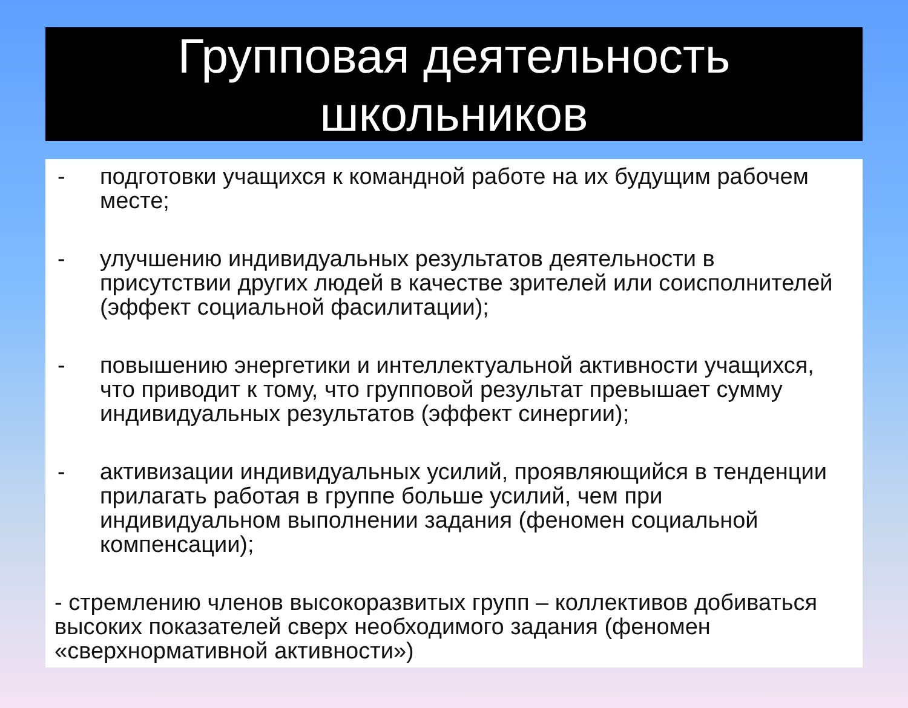Групповая деятельность
школьников
- подготовки учащихся к командной работе на их будущим рабочем месте;
- улучшению индивидуальных результатов деятельности в присутствии других людей в качестве зрителей или соисполнителей (эффект социальной фасилитации);
- повышению энергетики и интеллектуальной активности учащихся, что приводит к тому, что групповой результат превышает сумму индивидуальных результатов (эффект синергии);
- активизации индивидуальных усилий, проявляющийся в тенденции прилагать работая в группе больше усилий, чем при индивидуальном выполнении задания (феномен социальной компенсации);
- стремлению членов высокоразвитых групп – коллективов добиваться высоких показателей сверх необходимого задания (феномен «сверхнормативной активности»)